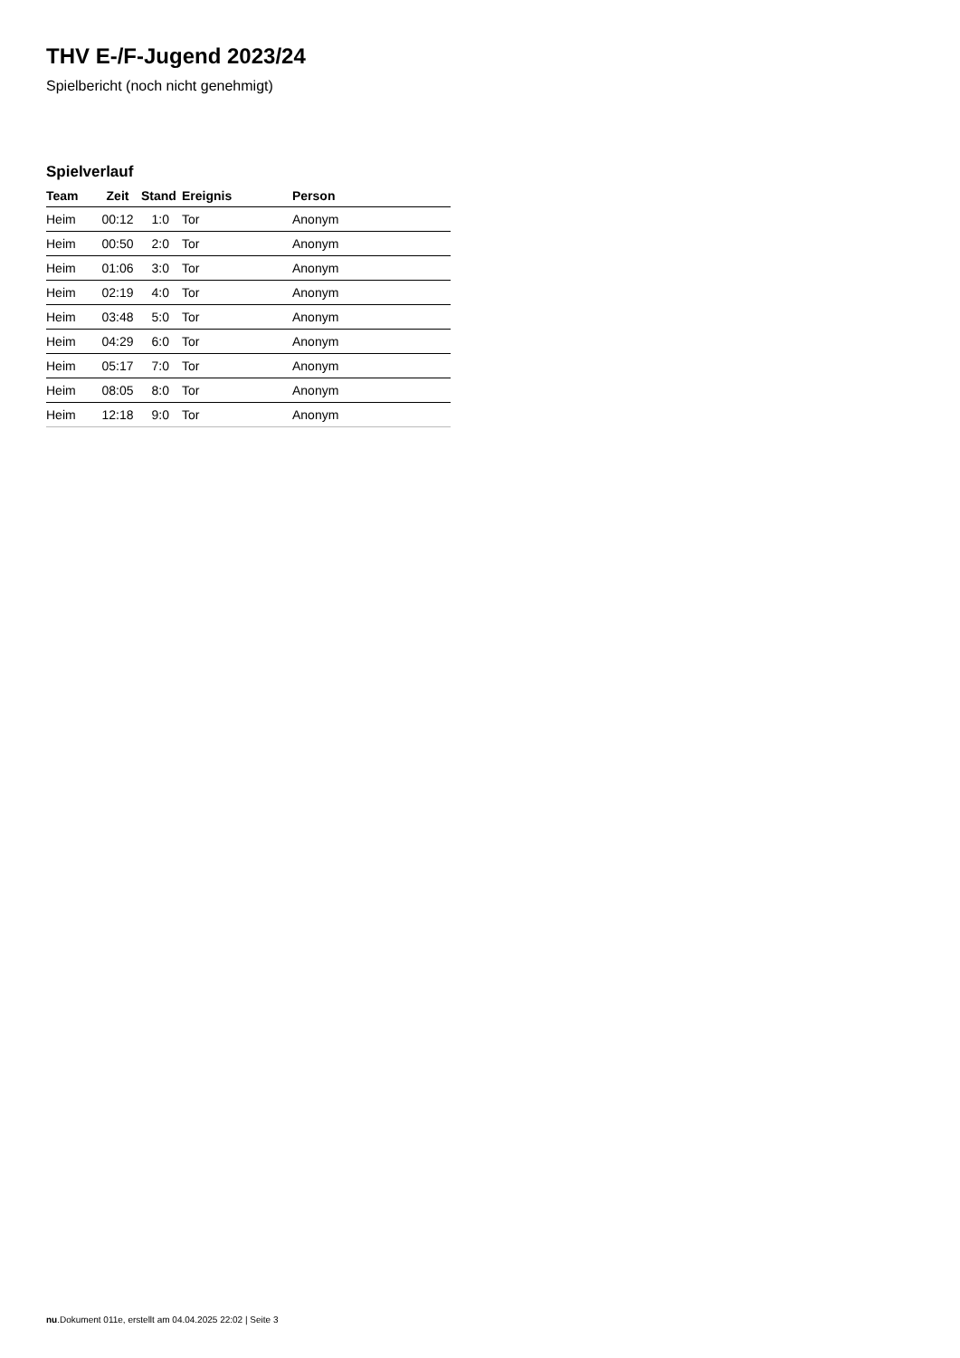THV E-/F-Jugend 2023/24
Spielbericht (noch nicht genehmigt)
Spielverlauf
| Team | Zeit | Stand | Ereignis | Person |
| --- | --- | --- | --- | --- |
| Heim | 00:12 | 1:0 | Tor | Anonym |
| Heim | 00:50 | 2:0 | Tor | Anonym |
| Heim | 01:06 | 3:0 | Tor | Anonym |
| Heim | 02:19 | 4:0 | Tor | Anonym |
| Heim | 03:48 | 5:0 | Tor | Anonym |
| Heim | 04:29 | 6:0 | Tor | Anonym |
| Heim | 05:17 | 7:0 | Tor | Anonym |
| Heim | 08:05 | 8:0 | Tor | Anonym |
| Heim | 12:18 | 9:0 | Tor | Anonym |
nu.Dokument 011e, erstellt am 04.04.2025 22:02 | Seite 3